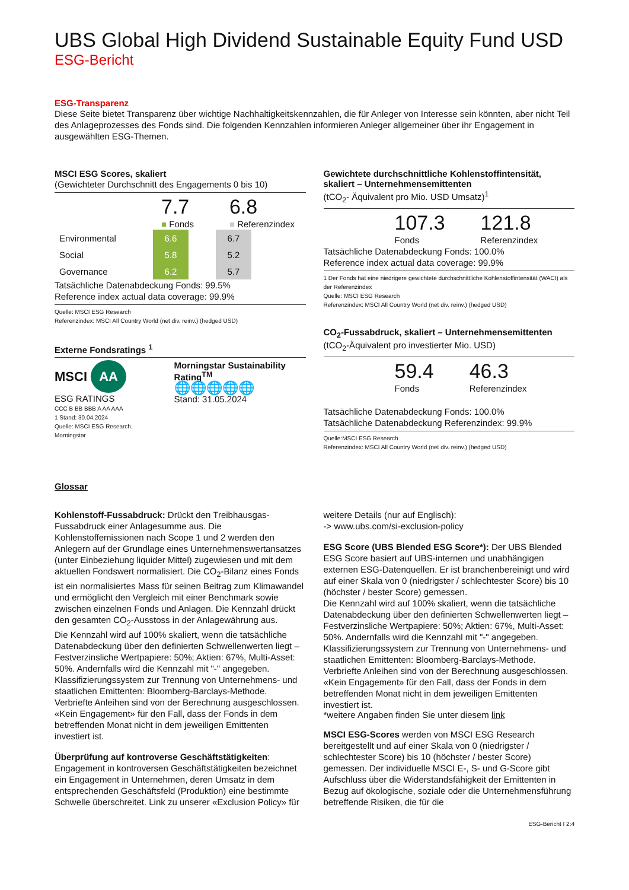UBS Global High Dividend Sustainable Equity Fund USD
ESG-Bericht
ESG-Transparenz
Diese Seite bietet Transparenz über wichtige Nachhaltigkeitskennzahlen, die für Anleger von Interesse sein könnten, aber nicht Teil des Anlageprozesses des Fonds sind. Die folgenden Kennzahlen informieren Anleger allgemeiner über ihr Engagement in ausgewählten ESG-Themen.
MSCI ESG Scores, skaliert
(Gewichteter Durchschnitt des Engagements 0 bis 10)
7.7
■ Fonds
6.8
■ Referenzindex
| Environmental | 6.6 | | 6.7 |
| Social | 5.8 | | 5.2 |
| Governance | 6.2 | | 5.7 |
Tatsächliche Datenabdeckung Fonds: 99.5%
Reference index actual data coverage: 99.9%
Quelle: MSCI ESG Research
Referenzindex: MSCI All Country World (net div. reinv.) (hedged USD)
Externe Fondsratings <sup>1</sup>
MSCI AA
ESG RATINGS
CCC B BB BBB A AA AAA
1 Stand: 30.04.2024
Quelle: MSCI ESG Research, Morningstar
Morningstar Sustainability Rating<sup>TM</sup>
🌐🌐🌐🌐🌐
Stand: 31.05.2024
Gewichtete durchschnittliche Kohlenstoffintensität, skaliert – Unternehmensemittenten
(tCO<sub>2</sub>- Äquivalent pro Mio. USD Umsatz)<sup>1</sup>
107.3
Fonds
121.8
Referenzindex
Tatsächliche Datenabdeckung Fonds: 100.0%
Reference index actual data coverage: 99.9%
1 Der Fonds hat eine niedrigere gewichtete durchschnittliche Kohlenstoffintensität (WACI) als der Referenzindex
Quelle: MSCI ESG Research
Referenzindex: MSCI All Country World (net div. reinv.) (hedged USD)
CO<sub>2</sub>-Fussabdruck, skaliert – Unternehmensemittenten
(tCO<sub>2</sub>-Äquivalent pro investierter Mio. USD)
59.4
Fonds
46.3
Referenzindex
Tatsächliche Datenabdeckung Fonds: 100.0%
Tatsächliche Datenabdeckung Referenzindex: 99.9%
Quelle:MSCI ESG Research
Referenzindex: MSCI All Country World (net div. reinv.) (hedged USD)
Glossar
Kohlenstoff-Fussabdruck: Drückt den Treibhausgas-Fussabdruck einer Anlagesumme aus. Die Kohlenstoffemissionen nach Scope 1 und 2 werden den Anlegern auf der Grundlage eines Unternehmenswertansatzes (unter Einbeziehung liquider Mittel) zugewiesen und mit dem aktuellen Fondswert normalisiert. Die CO<sub>2</sub>-Bilanz eines Fonds ist ein normalisiertes Mass für seinen Beitrag zum Klimawandel und ermöglicht den Vergleich mit einer Benchmark sowie zwischen einzelnen Fonds und Anlagen. Die Kennzahl drückt den gesamten CO<sub>2</sub>-Ausstoss in der Anlagewährung aus.
Die Kennzahl wird auf 100% skaliert, wenn die tatsächliche Datenabdeckung über den definierten Schwellenwerten liegt – Festverzinsliche Wertpapiere: 50%; Aktien: 67%, Multi-Asset: 50%. Andernfalls wird die Kennzahl mit "-" angegeben.
Klassifizierungssystem zur Trennung von Unternehmens- und staatlichen Emittenten: Bloomberg-Barclays-Methode. Verbriefte Anleihen sind von der Berechnung ausgeschlossen. «Kein Engagement» für den Fall, dass der Fonds in dem betreffenden Monat nicht in dem jeweiligen Emittenten investiert ist.
Überprüfung auf kontroverse Geschäftstätigkeiten: Engagement in kontroversen Geschäftstätigkeiten bezeichnet ein Engagement in Unternehmen, deren Umsatz in dem entsprechenden Geschäftsfeld (Produktion) eine bestimmte Schwelle überschreitet. Link zu unserer «Exclusion Policy» für
weitere Details (nur auf Englisch):
-> www.ubs.com/si-exclusion-policy
ESG Score (UBS Blended ESG Score*): Der UBS Blended ESG Score basiert auf UBS-internen und unabhängigen externen ESG-Datenquellen. Er ist branchenbereinigt und wird auf einer Skala von 0 (niedrigster / schlechtester Score) bis 10 (höchster / bester Score) gemessen.
Die Kennzahl wird auf 100% skaliert, wenn die tatsächliche Datenabdeckung über den definierten Schwellenwerten liegt – Festverzinsliche Wertpapiere: 50%; Aktien: 67%, Multi-Asset: 50%. Andernfalls wird die Kennzahl mit "-" angegeben.
Klassifizierungssystem zur Trennung von Unternehmens- und staatlichen Emittenten: Bloomberg-Barclays-Methode. Verbriefte Anleihen sind von der Berechnung ausgeschlossen. «Kein Engagement» für den Fall, dass der Fonds in dem betreffenden Monat nicht in dem jeweiligen Emittenten investiert ist.
*weitere Angaben finden Sie unter diesem link
MSCI ESG-Scores werden von MSCI ESG Research bereitgestellt und auf einer Skala von 0 (niedrigster / schlechtester Score) bis 10 (höchster / bester Score) gemessen. Der individuelle MSCI E-, S- und G-Score gibt Aufschluss über die Widerstandsfähigkeit der Emittenten in Bezug auf ökologische, soziale oder die Unternehmensführung betreffende Risiken, die für die
ESG-Bericht I 2:4